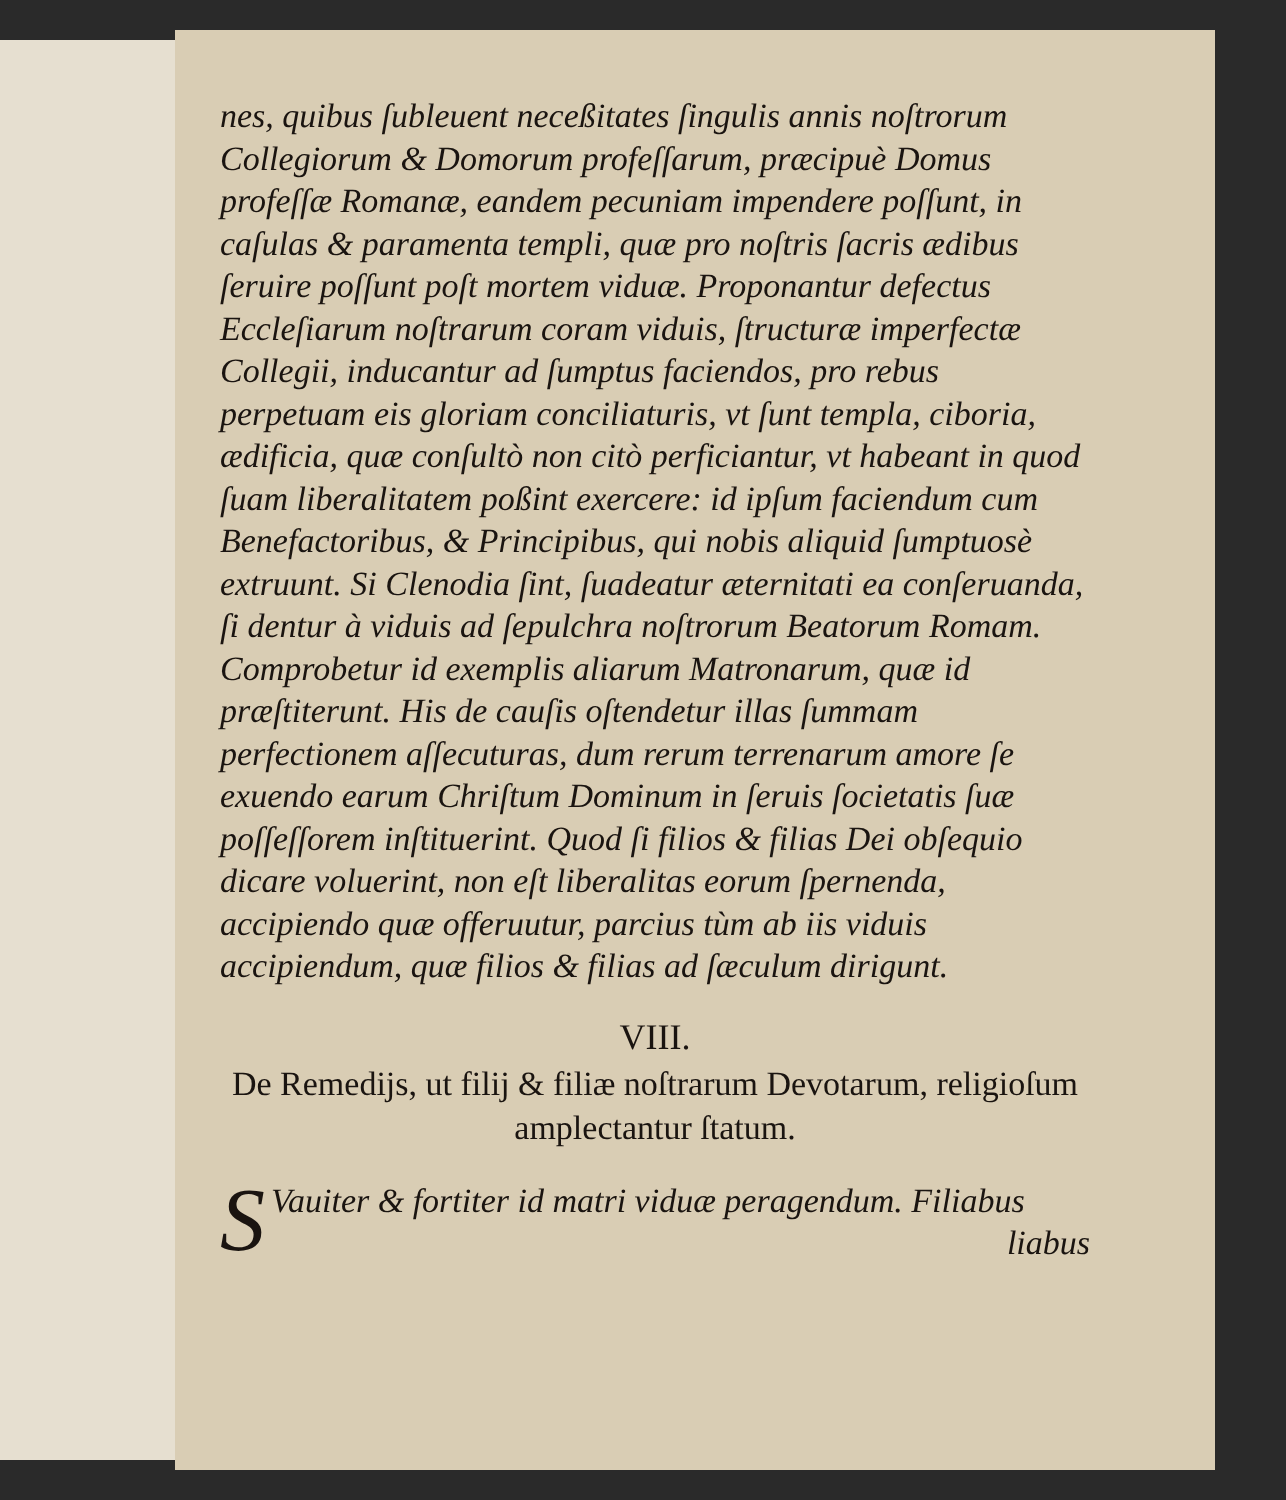nes, quibus ſubleuent neceßitates ſingulis annis noſtrorum Collegiorum & Domorum profeſſarum, præcipuè Domus profeſſæ Romanæ, eandem pecuniam impendere poſſunt, in caſulas & paramenta templi, quæ pro noſtris ſacris ædibus ſeruire poſſunt poſt mortem viduæ. Proponantur defectus Eccleſiarum noſtrarum coram viduis, ſtructuræ imperfectæ Collegii, inducantur ad ſumptus faciendos, pro rebus perpetuam eis gloriam conciliaturis, vt ſunt templa, ciboria, ædificia, quæ conſultò non citò perficiantur, vt habeant in quod ſuam liberalitatem poßint exercere: id ipſum faciendum cum Benefactoribus, & Principibus, qui nobis aliquid ſumptuosè extruunt. Si Clenodia ſint, ſuadeatur æternitati ea conſeruanda, ſi dentur à viduis ad ſepulchra noſtrorum Beatorum Romam. Comprobetur id exemplis aliarum Matronarum, quæ id præſtiterunt. His de cauſis oſtendetur illas ſummam perfectionem aſſecuturas, dum rerum terrenarum amore ſe exuendo earum Chriſtum Dominum in ſeruis ſocietatis ſuæ poſſeſſorem inſtituerint. Quod ſi filios & filias Dei obſequio dicare voluerint, non eſt liberalitas eorum ſpernenda, accipiendo quæ offeruutur, parcius tùm ab iis viduis accipiendum, quæ filios & filias ad ſæculum dirigunt.
VIII.
De Remedijs, ut filij & filiæ noſtrarum Devotarum, religioſum amplectantur ſtatum.
SVauiter & fortiter id matri viduæ peragendum. Filiabus
liabus